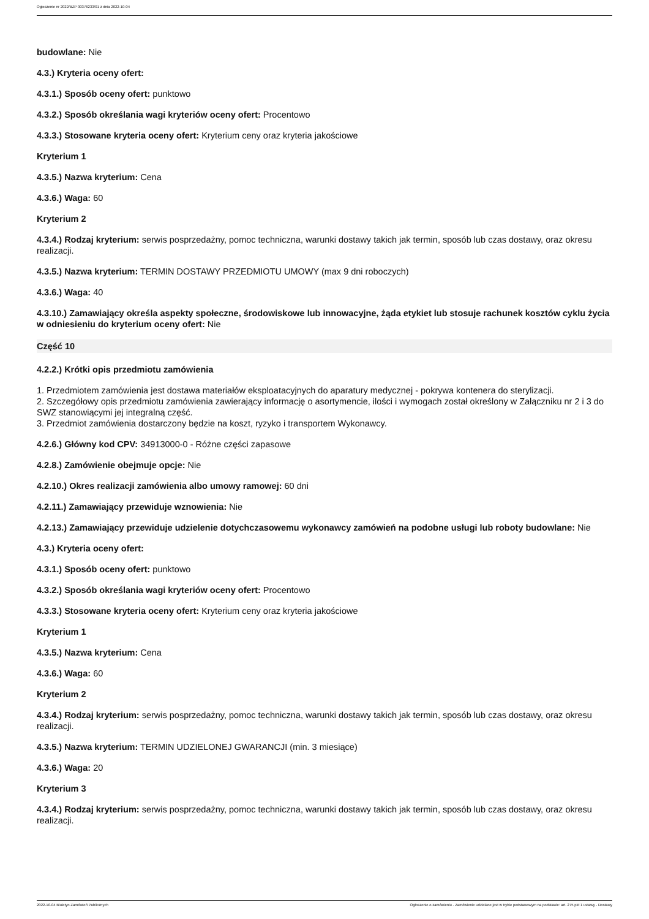Ogłoszenie nr 2022/BZP 00376233/01 z dnia 2022-10-04
budowlane: Nie
4.3.) Kryteria oceny ofert:
4.3.1.) Sposób oceny ofert: punktowo
4.3.2.) Sposób określania wagi kryteriów oceny ofert: Procentowo
4.3.3.) Stosowane kryteria oceny ofert: Kryterium ceny oraz kryteria jakościowe
Kryterium 1
4.3.5.) Nazwa kryterium: Cena
4.3.6.) Waga: 60
Kryterium 2
4.3.4.) Rodzaj kryterium: serwis posprzedażny, pomoc techniczna, warunki dostawy takich jak termin, sposób lub czas dostawy, oraz okresu realizacji.
4.3.5.) Nazwa kryterium: TERMIN DOSTAWY PRZEDMIOTU UMOWY (max 9 dni roboczych)
4.3.6.) Waga: 40
4.3.10.) Zamawiający określa aspekty społeczne, środowiskowe lub innowacyjne, żąda etykiet lub stosuje rachunek kosztów cyklu życia w odniesieniu do kryterium oceny ofert: Nie
Część 10
4.2.2.) Krótki opis przedmiotu zamówienia
1. Przedmiotem zamówienia jest dostawa materiałów eksploatacyjnych do aparatury medycznej - pokrywa kontenera do sterylizacji.
2. Szczegółowy opis przedmiotu zamówienia zawierający informację o asortymencie, ilości i wymogach został określony w Załączniku nr 2 i 3 do SWZ stanowiącymi jej integralną część.
3. Przedmiot zamówienia dostarczony będzie na koszt, ryzyko i transportem Wykonawcy.
4.2.6.) Główny kod CPV: 34913000-0 - Różne części zapasowe
4.2.8.) Zamówienie obejmuje opcje: Nie
4.2.10.) Okres realizacji zamówienia albo umowy ramowej: 60 dni
4.2.11.) Zamawiający przewiduje wznowienia: Nie
4.2.13.) Zamawiający przewiduje udzielenie dotychczasowemu wykonawcy zamówień na podobne usługi lub roboty budowlane: Nie
4.3.) Kryteria oceny ofert:
4.3.1.) Sposób oceny ofert: punktowo
4.3.2.) Sposób określania wagi kryteriów oceny ofert: Procentowo
4.3.3.) Stosowane kryteria oceny ofert: Kryterium ceny oraz kryteria jakościowe
Kryterium 1
4.3.5.) Nazwa kryterium: Cena
4.3.6.) Waga: 60
Kryterium 2
4.3.4.) Rodzaj kryterium: serwis posprzedażny, pomoc techniczna, warunki dostawy takich jak termin, sposób lub czas dostawy, oraz okresu realizacji.
4.3.5.) Nazwa kryterium: TERMIN UDZIELONEJ GWARANCJI (min. 3 miesiące)
4.3.6.) Waga: 20
Kryterium 3
4.3.4.) Rodzaj kryterium: serwis posprzedażny, pomoc techniczna, warunki dostawy takich jak termin, sposób lub czas dostawy, oraz okresu realizacji.
2022-10-04 Biuletyn Zamówień Publicznych Ogłoszenie o zamówieniu - Zamówienie udzielane jest w trybie podstawowym na podstawie: art. 275 pkt 1 ustawy - Dostawy